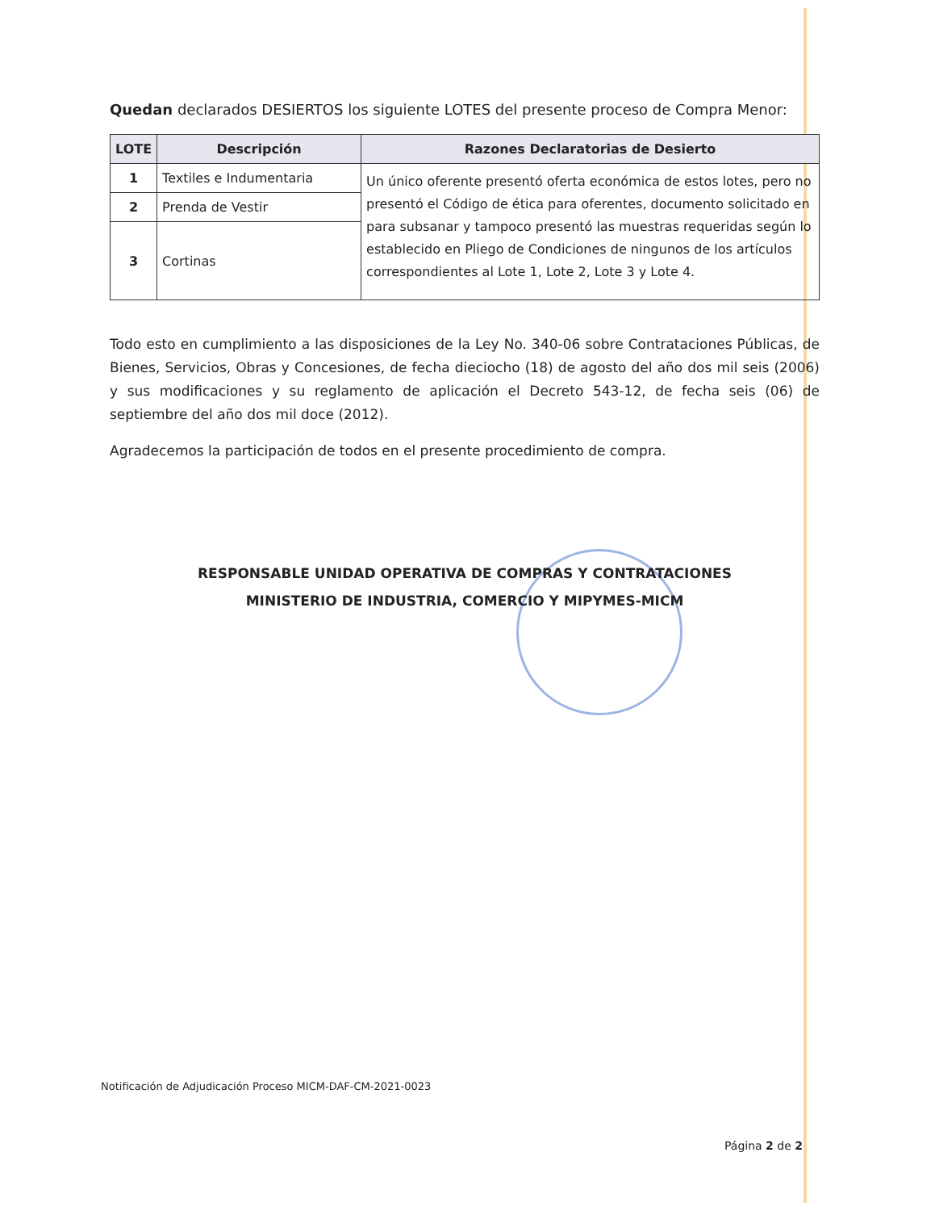Quedan declarados DESIERTOS los siguiente LOTES del presente proceso de Compra Menor:
| LOTE | Descripción | Razones Declaratorias de Desierto |
| --- | --- | --- |
| 1 | Textiles e Indumentaria | Un único oferente presentó oferta económica de estos lotes, pero no presentó el Código de ética para oferentes, documento solicitado en para subsanar y tampoco presentó las muestras requeridas según lo establecido en Pliego de Condiciones de ningunos de los artículos correspondientes al Lote 1, Lote 2, Lote 3 y Lote 4. |
| 2 | Prenda de Vestir | |
| 3 | Cortinas | |
Todo esto en cumplimiento a las disposiciones de la Ley No. 340-06 sobre Contrataciones Públicas, de Bienes, Servicios, Obras y Concesiones, de fecha dieciocho (18) de agosto del año dos mil seis (2006) y sus modificaciones y su reglamento de aplicación el Decreto 543-12, de fecha seis (06) de septiembre del año dos mil doce (2012).
Agradecemos la participación de todos en el presente procedimiento de compra.
RESPONSABLE UNIDAD OPERATIVA DE COMPRAS Y CONTRATACIONES
MINISTERIO DE INDUSTRIA, COMERCIO Y MIPYMES-MICM
Notificación de Adjudicación Proceso MICM-DAF-CM-2021-0023
Página 2 de 2